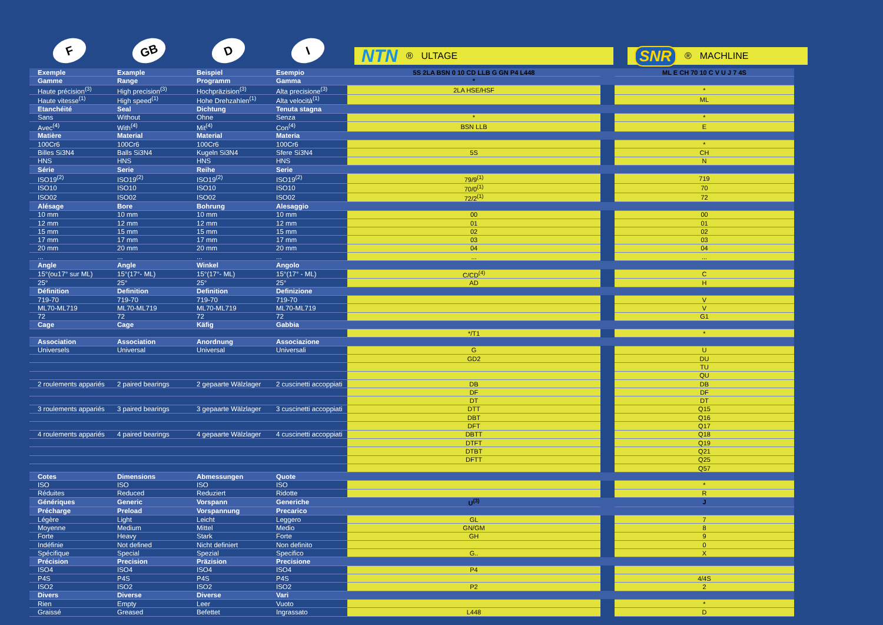F
GB
D
I
NTN ® ULTAGE
SNR ® MACHLINE
| Exemple | Example | Beispiel | Esempio | 5S 2LA BSN 0 10 CD LLB G GN P4 L448 | | ML E CH 70 10 C V U J 7 4S |
| Gamme | Range | Programm | Gamma | * | | |
| Haute précision<sup>(3)</sup> | High precision<sup>(3)</sup> | Hochpräzision<sup>(3)</sup> | Alta precisione<sup>(3)</sup> | 2LA HSE/HSF | | * |
| Haute vitesse<sup>(1)</sup> | High speed<sup>(1)</sup> | Hohe Drehzahlen<sup>(1)</sup> | Alta velocità<sup>(1)</sup> | | | ML |
| Etanchéité | Seal | Dichtung | Tenuta stagna | | | |
| Sans | Without | Ohne | Senza | * | | * |
| Avec<sup>(4)</sup> | With<sup>(4)</sup> | Mit<sup>(4)</sup> | Con<sup>(4)</sup> | BSN LLB | | E |
| Matière | Material | Material | Materia | | | |
| 100Cr6 | 100Cr6 | 100Cr6 | 100Cr6 | | | * |
| Billes Si3N4 | Balls Si3N4 | Kugeln Si3N4 | Sfere Si3N4 | 5S | | CH |
| HNS | HNS | HNS | HNS | | | N |
| Série | Serie | Reihe | Serie | | | |
| ISO19<sup>(2)</sup> | ISO19<sup>(2)</sup> | ISO19<sup>(2)</sup> | ISO19<sup>(2)</sup> | 79/9<sup>(1)</sup> | | 719 |
| ISO10 | ISO10 | ISO10 | ISO10 | 70/0<sup>(1)</sup> | | 70 |
| ISO02 | ISO02 | ISO02 | ISO02 | 72/2<sup>(1)</sup> | | 72 |
| Alésage | Bore | Bohrung | Alesaggio | | | |
| 10 mm | 10 mm | 10 mm | 10 mm | 00 | | 00 |
| 12 mm | 12 mm | 12 mm | 12 mm | 01 | | 01 |
| 15 mm | 15 mm | 15 mm | 15 mm | 02 | | 02 |
| 17 mm | 17 mm | 17 mm | 17 mm | 03 | | 03 |
| 20 mm | 20 mm | 20 mm | 20 mm | 04 | | 04 |
| ... | ... | ... | ... | ... | | ... |
| Angle | Angle | Winkel | Angolo | | | |
| 15°(ou17° sur ML) | 15°(17°- ML) | 15°(17°- ML) | 15°(17° - ML) | C/CD<sup>(4)</sup> | | C |
| 25° | 25° | 25° | 25° | AD | | H |
| Définition | Definition | Definition | Definizione | | | |
| 719-70 | 719-70 | 719-70 | 719-70 | | | V |
| ML70-ML719 | ML70-ML719 | ML70-ML719 | ML70-ML719 | | | V |
| 72 | 72 | 72 | 72 | | | G1 |
| Cage | Cage | Käfig | Gabbia | | | |
| | | | | */T1 | | * |
| Association | Association | Anordnung | Associazione | | | |
| Universels | Universal | Universal | Universali | G | | U |
| | | | | GD2 | | DU |
| | | | | | | TU |
| | | | | | | QU |
| 2 roulements appariés | 2 paired bearings | 2 gepaarte Wälzlager | 2 cuscinetti accoppiati | DB | | DB |
| | | | | DF | | DF |
| | | | | DT | | DT |
| 3 roulements appariés | 3 paired bearings | 3 gepaarte Wälzlager | 3 cuscinetti accoppiati | DTT | | Q15 |
| | | | | DBT | | Q16 |
| | | | | DFT | | Q17 |
| 4 roulements appariés | 4 paired bearings | 4 gepaarte Wälzlager | 4 cuscinetti accoppiati | DBTT | | Q18 |
| | | | | DTFT | | Q19 |
| | | | | DTBT | | Q21 |
| | | | | DFTT | | Q25 |
| | | | | | | Q57 |
| Cotes | Dimensions | Abmessungen | Quote | | | |
| ISO | ISO | ISO | ISO | | | * |
| Réduites | Reduced | Reduziert | Ridotte | | | R |
| Génériques | Generic | Vorspann | Generiche | U<sup>(3)</sup> | | J |
| Précharge | Preload | Vorspannung | Precarico | | | |
| Légère | Light | Leicht | Leggero | GL | | 7 |
| Moyenne | Medium | Mittel | Medio | GN/GM | | 8 |
| Forte | Heavy | Stark | Forte | GH | | 9 |
| Indéfinie | Not defined | Nicht definiert | Non definito | | | 0 |
| Spécifique | Special | Spezial | Specifico | G.. | | X |
| Précision | Precision | Präzision | Precisione | | | |
| ISO4 | ISO4 | ISO4 | ISO4 | P4 | | |
| P4S | P4S | P4S | P4S | | | 4/4S |
| ISO2 | ISO2 | ISO2 | ISO2 | P2 | | 2 |
| Divers | Diverse | Diverse | Vari | | | |
| Rien | Empty | Leer | Vuoto | | | * |
| Graissé | Greased | Befettet | Ingrassato | L448 | | D |